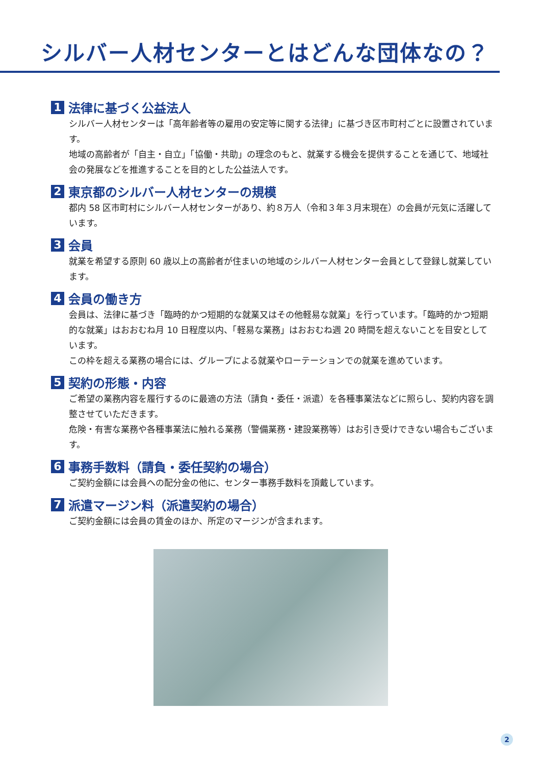シルバー人材センターとはどんな団体なの？
1 法律に基づく公益法人
シルバー人材センターは「高年齢者等の雇用の安定等に関する法律」に基づき区市町村ごとに設置されています。
地域の高齢者が「自主・自立」「協働・共助」の理念のもと、就業する機会を提供することを通じて、地域社会の発展などを推進することを目的とした公益法人です。
2 東京都のシルバー人材センターの規模
都内 58 区市町村にシルバー人材センターがあり、約８万人（令和３年３月末現在）の会員が元気に活躍しています。
3 会員
就業を希望する原則 60 歳以上の高齢者が住まいの地域のシルバー人材センター会員として登録し就業しています。
4 会員の働き方
会員は、法律に基づき「臨時的かつ短期的な就業又はその他軽易な就業」を行っています。「臨時的かつ短期的な就業」はおおむね月 10 日程度以内、「軽易な業務」はおおむね週 20 時間を超えないことを目安としています。
この枠を超える業務の場合には、グループによる就業やローテーションでの就業を進めています。
5 契約の形態・内容
ご希望の業務内容を履行するのに最適の方法（請負・委任・派遣）を各種事業法などに照らし、契約内容を調整させていただきます。
危険・有害な業務や各種事業法に触れる業務（警備業務・建設業務等）はお引き受けできない場合もございます。
6 事務手数料（請負・委任契約の場合）
ご契約金額には会員への配分金の他に、センター事務手数料を頂戴しています。
7 派遣マージン料（派遣契約の場合）
ご契約金額には会員の賃金のほか、所定のマージンが含まれます。
2